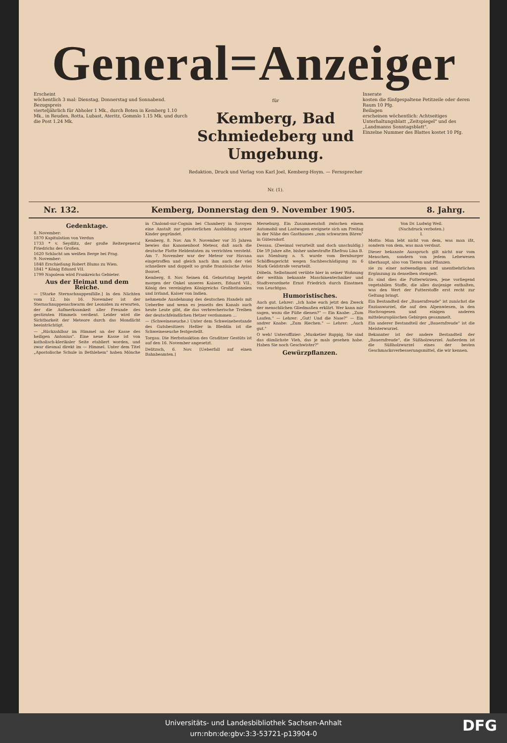General=Anzeiger
Erscheint
wöchentlich 3 mal: Dienstag, Donnerstag und Sonnabend.
Bezugspreis
vierteljährlich für Abholer 1 Mk., durch Boten in Kemberg 1.10 Mk., in Reuden, Rotta, Lubast, Ateritz, Gommlo 1.15 Mk. und durch die Post 1.24 Mk.
für
Kemberg, Bad Schmiedeberg und Umgebung.
Redaktion, Druck und Verlag von Karl Joel, Kemberg-Hoym. — Fernsprecher Nr. (1).
Inserate
kosten die fünfgespaltene Petitzeile oder deren Raum 10 Pfg.
Beilagen
erscheinen wöchentlich: Achtseitiges Unterhaltungsblatt „Zeitspiegel" und des „Landmanns Sonntagsblatt".
Einzelne Nummer des Blattes kostet 10 Pfg.
Nr. 132. Kemberg, Donnerstag den 9. November 1905. 8. Jahrg.
Gedenktage.
8. November:
1870 Kapitulation von Verdun
1733 * v. Seydlitz, der große Reitergeneral Friedrichs des Großen.
1620 Schlacht am weißen Berge bei Prag.
9. November:
1848 Erschießung Robert Blums zu Wien.
1841 * König Eduard VII.
1799 Napoleon wird Frankreichs Gebieter.
Aus der Heimat und dem Reiche.
— [Starke Sternschnuppenfälle.] In den Nächten vom 12. bis 16. November ist der Sternschnuppenschwarm der Leoniden zu erwarten, der die Aufmerksamkeit aller Freunde des gestirnten Himmels verdient. Leider wird die Sichtbarkeit der Meteore durch das Mondlicht beeinträchtigt.
— „Rückzahlbar im Himmel an der Kasse des heiligen Antonius". Eine neue Kasse ist von katholisch-klerikaler Seite etabliert worden, und zwar diesmal direkt im — Himmel. Unter dem Titel „Apostolische Schule in Bethlehem" haben Mönche in Chalond-sur-Cognin bei Chambery in Savoyen eine Anstalt zur priesterlichen Ausbildung armer Kinder gegründet.
Kemberg, 8. Nov. Am 9. November vor 35 Jahren bewies das Kanonenboot Meteor, daß auch die deutsche Flotte Heldentaten zu verrichten versteht. Am 7. November war der Meteor vor Havana eingetroffen und gleich nach ihm auch der viel schnellere und doppelt so große französische Aviso Bouvet.
Kemberg, 8. Nov. Seinen 64. Geburtstag begeht morgen der Onkel unseres Kaisers, Eduard VII., König des vereinigten Königreichs Großbritannien und Irrland, Kaiser von Indien.
nehmende Ausdehnung des deutschen Handels mit Ueberfee und wenn es jenseits des Kanals auch heute Leute gibt, die das verbrecherische Treiben der deutschfeindlichen Hetzer verdammen ...
— (Schweineseuche.) Unter dem Schweinebestande des Gutsbesitzers Heßler in Bleddin ist die Schweineseuche festgestellt.
Torgau. Die Herbstauktion des Graditzer Gestüts ist auf den 16. November angesetzt.
Delitzsch, 6. Nov. [Ueberfall auf einen Bahnbeamten.]
Merseburg. Ein Zusammenstoß zwischen einem Automobil und Lastwagen ereignete sich am Freitag in der Nähe des Gasthauses „zum schwarzen Bären" in Gütersdorf.
Dessau. (Zweimal verurteilt und doch unschuldig.) Die 59 Jahre alte, bisher unbestrafte Ehefrau Lina B. aus Nienburg a. S. wurde vom Bernburger Schöffengericht wegen Sachbeschädigung zu 6 Mark Geldstrafe verurteilt.
Döbeln. Selbstmord verübte hier in seiner Wohnung der weithin bekannte Maschinentechniker und Stadtverordnete Ernst Friedrich durch Einatmen von Leuchtgas.
Humoristisches.
Auch gut. Lehrer: „Ich habe euch jetzt den Zweck der menschlichen Gliedmaßen erklärt. Wer kann mir sagen, wozu die Füße dienen?" — Ein Knabe: „Zum Laufen." — Lehrer: „Gut! Und die Nase?" — Ein andrer Knabe: „Zum Riechen." — Lehrer: „Auch gut."
O weh! Unteroffizier: „Musketier Ruppig, Sie sind das dämlichste Vieh, das je mals gesehen habe. Haben Sie noch Geschwister?"
Gewürzpflanzen.
Von Dr. Ludwig Weil.
(Nachdruck verboten.)
I.
Motto: Man lebt nicht von dem, was man ißt, sondern von dem, was man verdaut.
Dieser bekannte Ausspruch gilt nicht nur vom Menschen, sondern von jedem Lebewesen überhaupt, also von Tieren und Pflanzen.
sie zu einer notwendigen und unentbehrlichen Ergänzung zu denselben stempelt.
Es sind dies die Futterwürzen, jene vorliegend vegetabilen Stoffe, die alles dasjenige enthalten, was den Wert der Futterstoffe erst recht zur Geltung bringt.
Ein Bestandteil der „Bauernfreude" ist zunächst die Enzianwurzel, die auf den Alpenwiesen, in den Hochvogesen und einigen anderen mitteleuropäischen Gebirgen gesammelt.
Ein anderer Bestandteil der „Bauernfreude" ist die Meisterwurzel.
Bekannter ist der andere Bestandteil der „Bauernfreude", die Süßholzwurzel. Außerdem ist die Süßholzwurzel eines der besten Geschmacksverbesserungsmittel, die wir kennen.
Universitäts- und Landesbibliothek Sachsen-Anhalt
urn:nbn:de:gbv:3:3-53721-p13904-0
DFG